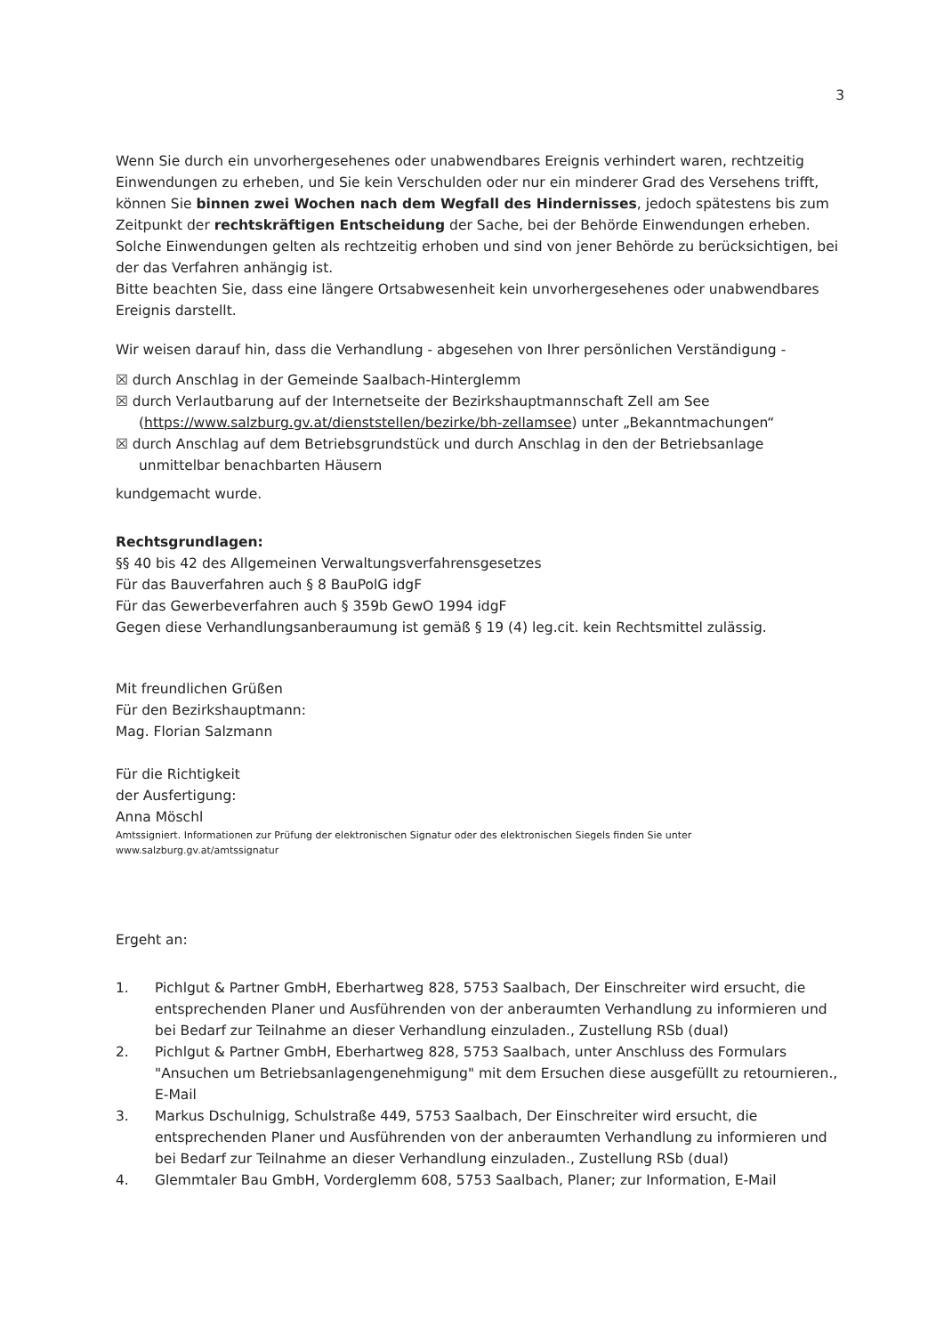3
Wenn Sie durch ein unvorhergesehenes oder unabwendbares Ereignis verhindert waren, rechtzeitig Einwendungen zu erheben, und Sie kein Verschulden oder nur ein minderer Grad des Versehens trifft, können Sie binnen zwei Wochen nach dem Wegfall des Hindernisses, jedoch spätestens bis zum Zeitpunkt der rechtskräftigen Entscheidung der Sache, bei der Behörde Einwendungen erheben. Solche Einwendungen gelten als rechtzeitig erhoben und sind von jener Behörde zu berücksichtigen, bei der das Verfahren anhängig ist.
Bitte beachten Sie, dass eine längere Ortsabwesenheit kein unvorhergesehenes oder unabwendbares Ereignis darstellt.
Wir weisen darauf hin, dass die Verhandlung - abgesehen von Ihrer persönlichen Verständigung -
☒ durch Anschlag in der Gemeinde Saalbach-Hinterglemm
☒ durch Verlautbarung auf der Internetseite der Bezirkshauptmannschaft Zell am See (https://www.salzburg.gv.at/dienststellen/bezirke/bh-zellamsee) unter „Bekanntmachungen“
☒ durch Anschlag auf dem Betriebsgrundstück und durch Anschlag in den der Betriebsanlage unmittelbar benachbarten Häusern
kundgemacht wurde.
Rechtsgrundlagen:
§§ 40 bis 42 des Allgemeinen Verwaltungsverfahrensgesetzes
Für das Bauverfahren auch § 8 BauPolG idgF
Für das Gewerbeverfahren auch § 359b GewO 1994 idgF
Gegen diese Verhandlungsanberaumung ist gemäß § 19 (4) leg.cit. kein Rechtsmittel zulässig.
Mit freundlichen Grüßen
Für den Bezirkshauptmann:
Mag. Florian Salzmann
Für die Richtigkeit
der Ausfertigung:
Anna Möschl
Amtssigniert. Informationen zur Prüfung der elektronischen Signatur oder des elektronischen Siegels finden Sie unter
www.salzburg.gv.at/amtssignatur
Ergeht an:
1. Pichlgut & Partner GmbH, Eberhartweg 828, 5753 Saalbach, Der Einschreiter wird ersucht, die entsprechenden Planer und Ausführenden von der anberaumten Verhandlung zu informieren und bei Bedarf zur Teilnahme an dieser Verhandlung einzuladen., Zustellung RSb (dual)
2. Pichlgut & Partner GmbH, Eberhartweg 828, 5753 Saalbach, unter Anschluss des Formulars "Ansuchen um Betriebsanlagengenehmigung" mit dem Ersuchen diese ausgefüllt zu retournieren., E-Mail
3. Markus Dschulnigg, Schulstraße 449, 5753 Saalbach, Der Einschreiter wird ersucht, die entsprechenden Planer und Ausführenden von der anberaumten Verhandlung zu informieren und bei Bedarf zur Teilnahme an dieser Verhandlung einzuladen., Zustellung RSb (dual)
4. Glemmtaler Bau GmbH, Vorderglemm 608, 5753 Saalbach, Planer; zur Information, E-Mail